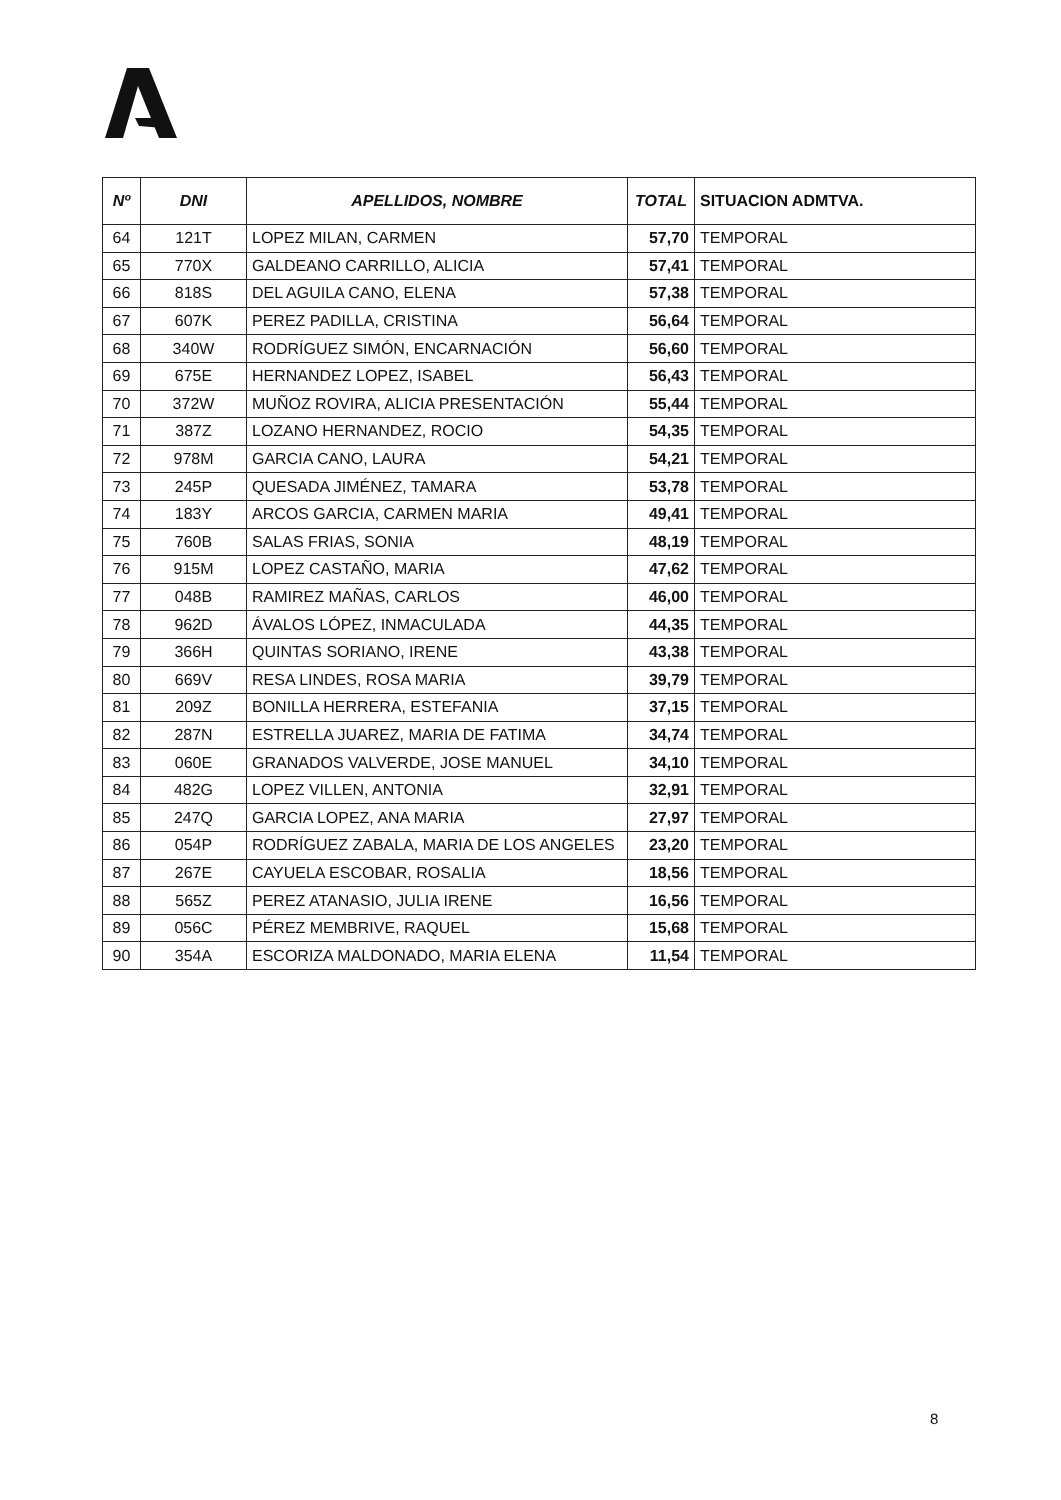| Nº | DNI | APELLIDOS, NOMBRE | TOTAL | SITUACION ADMTVA. |
| --- | --- | --- | --- | --- |
| 64 | 121T | LOPEZ MILAN, CARMEN | 57,70 | TEMPORAL |
| 65 | 770X | GALDEANO CARRILLO, ALICIA | 57,41 | TEMPORAL |
| 66 | 818S | DEL AGUILA CANO, ELENA | 57,38 | TEMPORAL |
| 67 | 607K | PEREZ PADILLA, CRISTINA | 56,64 | TEMPORAL |
| 68 | 340W | RODRÍGUEZ SIMÓN, ENCARNACIÓN | 56,60 | TEMPORAL |
| 69 | 675E | HERNANDEZ LOPEZ, ISABEL | 56,43 | TEMPORAL |
| 70 | 372W | MUÑOZ ROVIRA, ALICIA PRESENTACIÓN | 55,44 | TEMPORAL |
| 71 | 387Z | LOZANO HERNANDEZ, ROCIO | 54,35 | TEMPORAL |
| 72 | 978M | GARCIA CANO, LAURA | 54,21 | TEMPORAL |
| 73 | 245P | QUESADA JIMÉNEZ, TAMARA | 53,78 | TEMPORAL |
| 74 | 183Y | ARCOS GARCIA, CARMEN MARIA | 49,41 | TEMPORAL |
| 75 | 760B | SALAS FRIAS, SONIA | 48,19 | TEMPORAL |
| 76 | 915M | LOPEZ CASTAÑO, MARIA | 47,62 | TEMPORAL |
| 77 | 048B | RAMIREZ MAÑAS, CARLOS | 46,00 | TEMPORAL |
| 78 | 962D | ÁVALOS LÓPEZ, INMACULADA | 44,35 | TEMPORAL |
| 79 | 366H | QUINTAS SORIANO, IRENE | 43,38 | TEMPORAL |
| 80 | 669V | RESA LINDES, ROSA MARIA | 39,79 | TEMPORAL |
| 81 | 209Z | BONILLA HERRERA, ESTEFANIA | 37,15 | TEMPORAL |
| 82 | 287N | ESTRELLA JUAREZ, MARIA DE FATIMA | 34,74 | TEMPORAL |
| 83 | 060E | GRANADOS VALVERDE, JOSE MANUEL | 34,10 | TEMPORAL |
| 84 | 482G | LOPEZ VILLEN, ANTONIA | 32,91 | TEMPORAL |
| 85 | 247Q | GARCIA LOPEZ, ANA MARIA | 27,97 | TEMPORAL |
| 86 | 054P | RODRÍGUEZ ZABALA, MARIA DE LOS ANGELES | 23,20 | TEMPORAL |
| 87 | 267E | CAYUELA ESCOBAR, ROSALIA | 18,56 | TEMPORAL |
| 88 | 565Z | PEREZ ATANASIO, JULIA IRENE | 16,56 | TEMPORAL |
| 89 | 056C | PÉREZ MEMBRIVE, RAQUEL | 15,68 | TEMPORAL |
| 90 | 354A | ESCORIZA MALDONADO, MARIA ELENA | 11,54 | TEMPORAL |
8